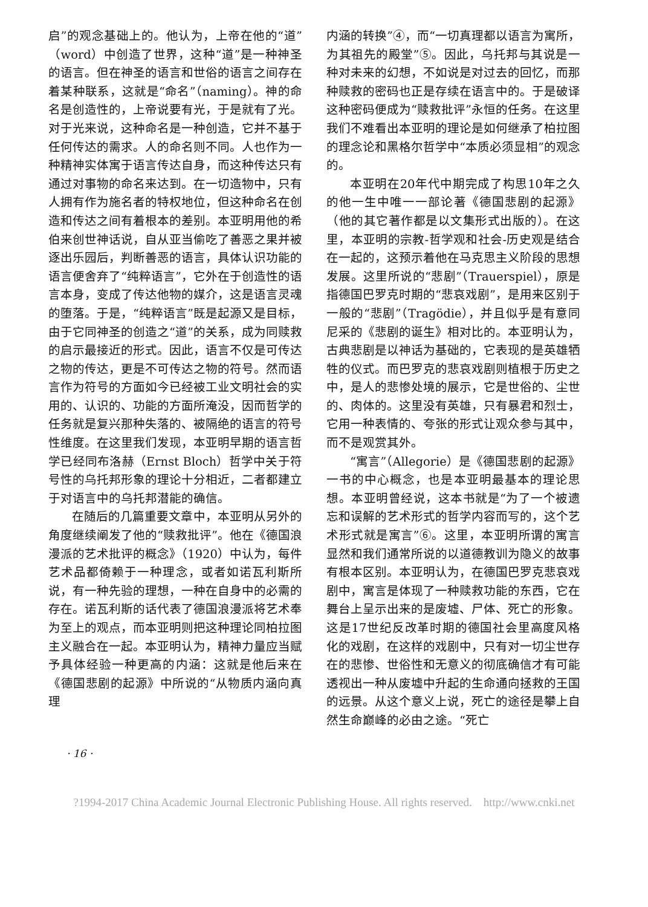启”的观念基础上的。他认为，上帝在他的“道”（word）中创造了世界，这种“道”是一种神圣的语言。但在神圣的语言和世俗的语言之间存在着某种联系，这就是“命名”（naming）。神的命名是创造性的，上帝说要有光，于是就有了光。对于光来说，这种命名是一种创造，它并不基于任何传达的需求。人的命名则不同。人也作为一种精神实体寓于语言传达自身，而这种传达只有通过对事物的命名来达到。在一切造物中，只有人拥有作为施名者的特权地位，但这种命名在创造和传达之间有着根本的差别。本亚明用他的希伯来创世神话说，自从亚当偷吃了善恶之果并被逐出乐园后，判断善恶的语言，具体认识功能的语言便舍弃了“纯粹语言”，它外在于创造性的语言本身，变成了传达他物的媒介，这是语言灵魂的堕落。于是，“纯粹语言”既是起源又是目标，由于它同神圣的创造之“道”的关系，成为同赎救的启示最接近的形式。因此，语言不仅是可传达之物的传达，更是不可传达之物的符号。然而语言作为符号的方面如今已经被工业文明社会的实用的、认识的、功能的方面所淹没，因而哲学的任务就是复兴那种失落的、被隔绝的语言的符号性维度。在这里我们发现，本亚明早期的语言哲学已经同布洛赫（Ernst Bloch）哲学中关于符号性的乌托邦形象的理论十分相近，二者都建立于对语言中的乌托邦潜能的确信。
在随后的几篇重要文章中，本亚明从另外的角度继续阐发了他的“赎救批评”。他在《德国浪漫派的艺术批评的概念》（1920）中认为，每件艺术品都倚赖于一种理念，或者如诺瓦利斯所说，有一种先验的理想，一种在自身中的必需的存在。诺瓦利斯的话代表了德国浪漫派将艺术奉为至上的观点，而本亚明则把这种理论同柏拉图主义融合在一起。本亚明认为，精神力量应当赋予具体经验一种更高的内涵：这就是他后来在《德国悲剧的起源》中所说的“从物质内涵向真理
内涵的转换”④，而“一切真理都以语言为寓所，为其祖先的殿堂”⑤。因此，乌托邦与其说是一种对未来的幻想，不如说是对过去的回忆，而那种赎救的密码也正是存续在语言中的。于是破译这种密码便成为“赎救批评”永恒的任务。在这里我们不难看出本亚明的理论是如何继承了柏拉图的理念论和黑格尔哲学中“本质必须显相”的观念的。
本亚明在20年代中期完成了构思10年之久的他一生中唯一一部论著《德国悲剧的起源》（他的其它著作都是以文集形式出版的）。在这里，本亚明的宗教-哲学观和社会-历史观是结合在一起的，这预示着他在马克思主义阶段的思想发展。这里所说的“悲剧”（Trauerspiel），原是指德国巴罗克时期的“悲哀戏剧”，是用来区别于一般的“悲剧”（Tragödie），并且似乎是有意同尼采的《悲剧的诞生》相对比的。本亚明认为，古典悲剧是以神话为基础的，它表现的是英雄牺牲的仪式。而巴罗克的悲哀戏剧则植根于历史之中，是人的悲惨处境的展示，它是世俗的、尘世的、肉体的。这里没有英雄，只有暴君和烈士，它用一种表情的、夸张的形式让观众参与其中，而不是观赏其外。
“寓言”（Allegorie）是《德国悲剧的起源》一书的中心概念，也是本亚明最基本的理论思想。本亚明曾经说，这本书就是“为了一个被遗忘和误解的艺术形式的哲学内容而写的，这个艺术形式就是寓言”⑥。这里，本亚明所谓的寓言显然和我们通常所说的以道德教训为隐义的故事有根本区别。本亚明认为，在德国巴罗克悲哀戏剧中，寓言是体现了一种赎救功能的东西，它在舞台上呈示出来的是废墟、尸体、死亡的形象。这是17世纪反改革时期的德国社会里高度风格化的戏剧，在这样的戏剧中，只有对一切尘世存在的悲惨、世俗性和无意义的彻底确信才有可能透视出一种从废墟中升起的生命通向拯救的王国的远景。从这个意义上说，死亡的途径是攀上自然生命巅峰的必由之途。“死亡
· 16 ·
?1994-2017 China Academic Journal Electronic Publishing House. All rights reserved. http://www.cnki.net